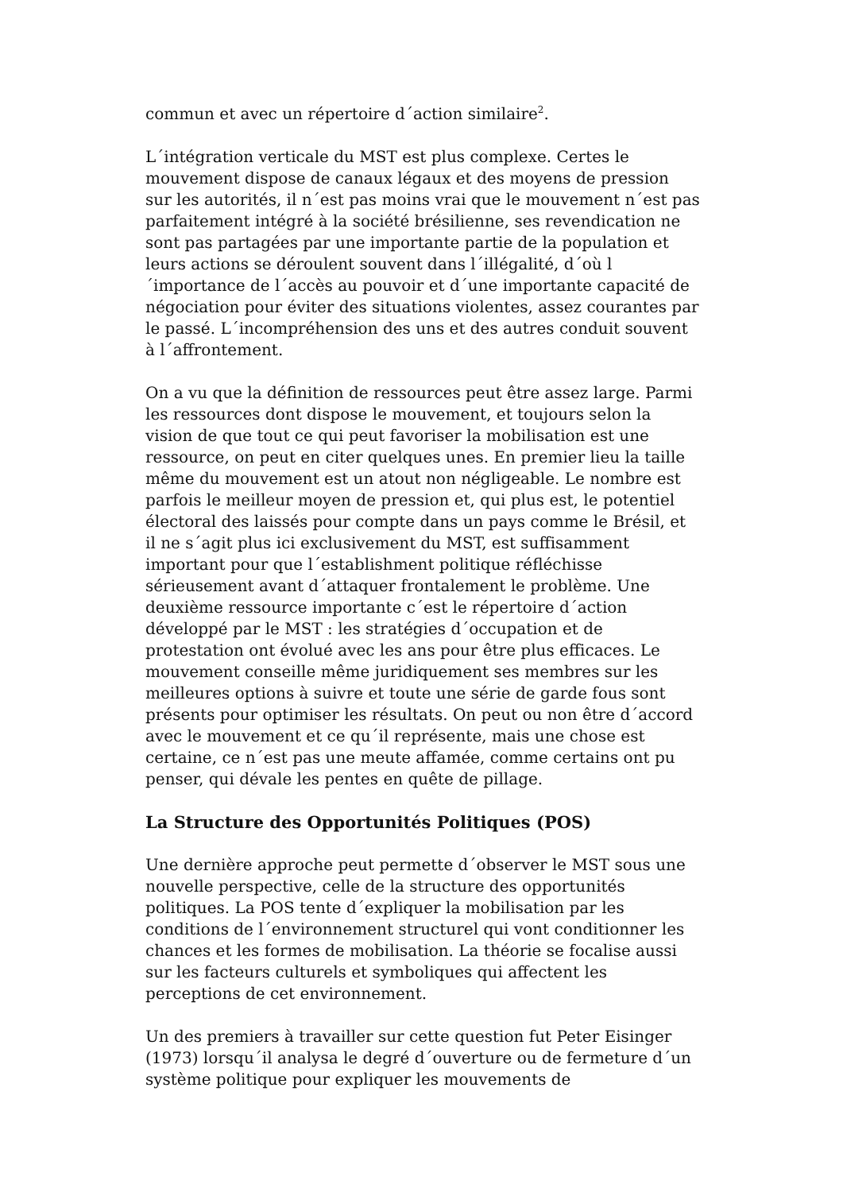commun et avec un répertoire d´action similaire<sup>2</sup>.
L´intégration verticale du MST est plus complexe. Certes le mouvement dispose de canaux légaux et des moyens de pression sur les autorités, il n´est pas moins vrai que le mouvement n´est pas parfaitement intégré à la société brésilienne, ses revendication ne sont pas partagées par une importante partie de la population et leurs actions se déroulent souvent dans l´illégalité, d´où l´importance de l´accès au pouvoir et d´une importante capacité de négociation pour éviter des situations violentes, assez courantes par le passé. L´incompréhension des uns et des autres conduit souvent à l´affrontement.
On a vu que la définition de ressources peut être assez large. Parmi les ressources dont dispose le mouvement, et toujours selon la vision de que tout ce qui peut favoriser la mobilisation est une ressource, on peut en citer quelques unes. En premier lieu la taille même du mouvement est un atout non négligeable. Le nombre est parfois le meilleur moyen de pression et, qui plus est, le potentiel électoral des laissés pour compte dans un pays comme le Brésil, et il ne s´agit plus ici exclusivement du MST, est suffisamment important pour que l´establishment politique réfléchisse sérieusement avant d´attaquer frontalement le problème. Une deuxième ressource importante c´est le répertoire d´action développé par le MST : les stratégies d´occupation et de protestation ont évolué avec les ans pour être plus efficaces. Le mouvement conseille même juridiquement ses membres sur les meilleures options à suivre et toute une série de garde fous sont présents pour optimiser les résultats. On peut ou non être d´accord avec le mouvement et ce qu´il représente, mais une chose est certaine, ce n´est pas une meute affamée, comme certains ont pu penser, qui dévale les pentes en quête de pillage.
La Structure des Opportunités Politiques (POS)
Une dernière approche peut permette d´observer le MST sous une nouvelle perspective, celle de la structure des opportunités politiques. La POS tente d´expliquer la mobilisation par les conditions de l´environnement structurel qui vont conditionner les chances et les formes de mobilisation. La théorie se focalise aussi sur les facteurs culturels et symboliques qui affectent les perceptions de cet environnement.
Un des premiers à travailler sur cette question fut Peter Eisinger (1973) lorsqu´il analysa le degré d´ouverture ou de fermeture d´un système politique pour expliquer les mouvements de